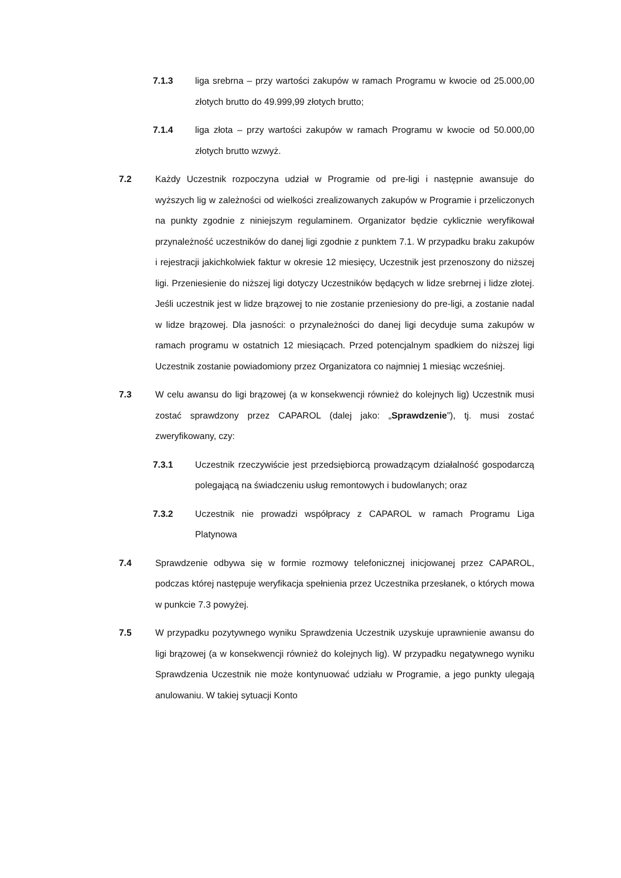7.1.3 liga srebrna – przy wartości zakupów w ramach Programu w kwocie od 25.000,00 złotych brutto do 49.999,99 złotych brutto;
7.1.4 liga złota – przy wartości zakupów w ramach Programu w kwocie od 50.000,00 złotych brutto wzwyż.
7.2 Każdy Uczestnik rozpoczyna udział w Programie od pre-ligi i następnie awansuje do wyższych lig w zależności od wielkości zrealizowanych zakupów w Programie i przeliczonych na punkty zgodnie z niniejszym regulaminem. Organizator będzie cyklicznie weryfikował przynależność uczestników do danej ligi zgodnie z punktem 7.1. W przypadku braku zakupów i rejestracji jakichkolwiek faktur w okresie 12 miesięcy, Uczestnik jest przenoszony do niższej ligi. Przeniesienie do niższej ligi dotyczy Uczestników będących w lidze srebrnej i lidze złotej. Jeśli uczestnik jest w lidze brązowej to nie zostanie przeniesiony do pre-ligi, a zostanie nadal w lidze brązowej. Dla jasności: o przynależności do danej ligi decyduje suma zakupów w ramach programu w ostatnich 12 miesiącach. Przed potencjalnym spadkiem do niższej ligi Uczestnik zostanie powiadomiony przez Organizatora co najmniej 1 miesiąc wcześniej.
7.3 W celu awansu do ligi brązowej (a w konsekwencji również do kolejnych lig) Uczestnik musi zostać sprawdzony przez CAPAROL (dalej jako: „Sprawdzenie”), tj. musi zostać zweryfikowany, czy:
7.3.1 Uczestnik rzeczywiście jest przedsiębiorcą prowadzącym działalność gospodarczą polegającą na świadczeniu usług remontowych i budowlanych; oraz
7.3.2 Uczestnik nie prowadzi współpracy z CAPAROL w ramach Programu Liga Platynowa
7.4 Sprawdzenie odbywa się w formie rozmowy telefonicznej inicjowanej przez CAPAROL, podczas której następuje weryfikacja spełnienia przez Uczestnika przesłanek, o których mowa w punkcie 7.3 powyżej.
7.5 W przypadku pozytywnego wyniku Sprawdzenia Uczestnik uzyskuje uprawnienie awansu do ligi brązowej (a w konsekwencji również do kolejnych lig). W przypadku negatywnego wyniku Sprawdzenia Uczestnik nie może kontynuować udziału w Programie, a jego punkty ulegają anulowaniu. W takiej sytuacji Konto